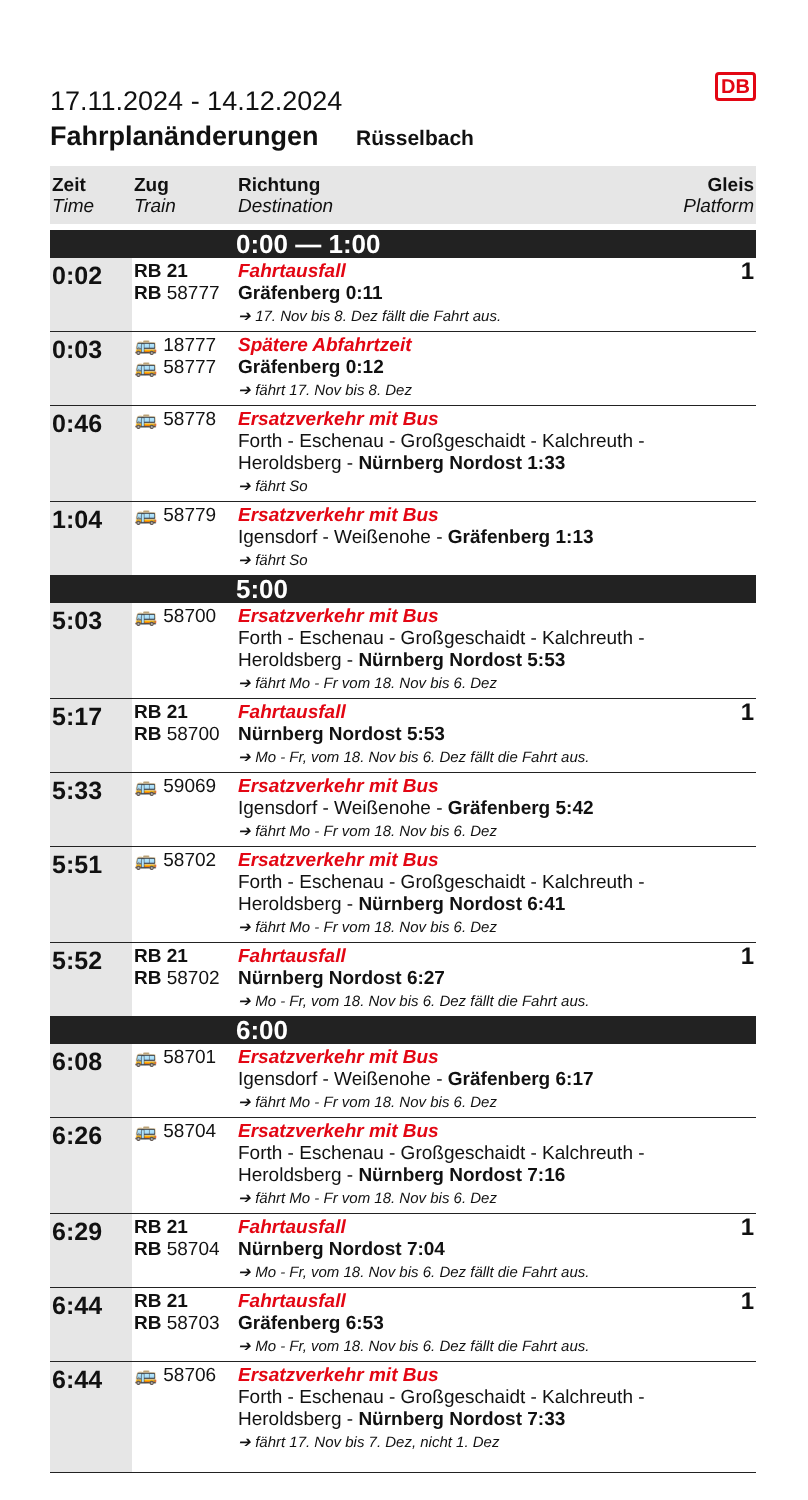DB
17.11.2024 - 14.12.2024
Fahrplanänderungen Rüsselbach
| Zeit Time | Zug Train | Richtung Destination | Gleis Platform |
| --- | --- | --- | --- |
| | | 0:00 — 1:00 | |
| 0:02 | RB 21 RB 58777 | Fahrtausfall Gräfenberg 0:11 ➔ 17. Nov bis 8. Dez fällt die Fahrt aus. | 1 |
| 0:03 | 🚌 18777 🚌 58777 | Spätere Abfahrtzeit Gräfenberg 0:12 ➔ fährt 17. Nov bis 8. Dez | |
| 0:46 | 🚌 58778 | Ersatzverkehr mit Bus Forth - Eschenau - Großgeschaidt - Kalchreuth - Heroldsberg - Nürnberg Nordost 1:33 ➔ fährt So | |
| 1:04 | 🚌 58779 | Ersatzverkehr mit Bus Igensdorf - Weißenohe - Gräfenberg 1:13 ➔ fährt So | |
| | | 5:00 | |
| 5:03 | 🚌 58700 | Ersatzverkehr mit Bus Forth - Eschenau - Großgeschaidt - Kalchreuth - Heroldsberg - Nürnberg Nordost 5:53 ➔ fährt Mo - Fr vom 18. Nov bis 6. Dez | |
| 5:17 | RB 21 RB 58700 | Fahrtausfall Nürnberg Nordost 5:53 ➔ Mo - Fr, vom 18. Nov bis 6. Dez fällt die Fahrt aus. | 1 |
| 5:33 | 🚌 59069 | Ersatzverkehr mit Bus Igensdorf - Weißenohe - Gräfenberg 5:42 ➔ fährt Mo - Fr vom 18. Nov bis 6. Dez | |
| 5:51 | 🚌 58702 | Ersatzverkehr mit Bus Forth - Eschenau - Großgeschaidt - Kalchreuth - Heroldsberg - Nürnberg Nordost 6:41 ➔ fährt Mo - Fr vom 18. Nov bis 6. Dez | |
| 5:52 | RB 21 RB 58702 | Fahrtausfall Nürnberg Nordost 6:27 ➔ Mo - Fr, vom 18. Nov bis 6. Dez fällt die Fahrt aus. | 1 |
| | | 6:00 | |
| 6:08 | 🚌 58701 | Ersatzverkehr mit Bus Igensdorf - Weißenohe - Gräfenberg 6:17 ➔ fährt Mo - Fr vom 18. Nov bis 6. Dez | |
| 6:26 | 🚌 58704 | Ersatzverkehr mit Bus Forth - Eschenau - Großgeschaidt - Kalchreuth - Heroldsberg - Nürnberg Nordost 7:16 ➔ fährt Mo - Fr vom 18. Nov bis 6. Dez | |
| 6:29 | RB 21 RB 58704 | Fahrtausfall Nürnberg Nordost 7:04 ➔ Mo - Fr, vom 18. Nov bis 6. Dez fällt die Fahrt aus. | 1 |
| 6:44 | RB 21 RB 58703 | Fahrtausfall Gräfenberg 6:53 ➔ Mo - Fr, vom 18. Nov bis 6. Dez fällt die Fahrt aus. | 1 |
| 6:44 | 🚌 58706 | Ersatzverkehr mit Bus Forth - Eschenau - Großgeschaidt - Kalchreuth - Heroldsberg - Nürnberg Nordost 7:33 ➔ fährt 17. Nov bis 7. Dez, nicht 1. Dez | |